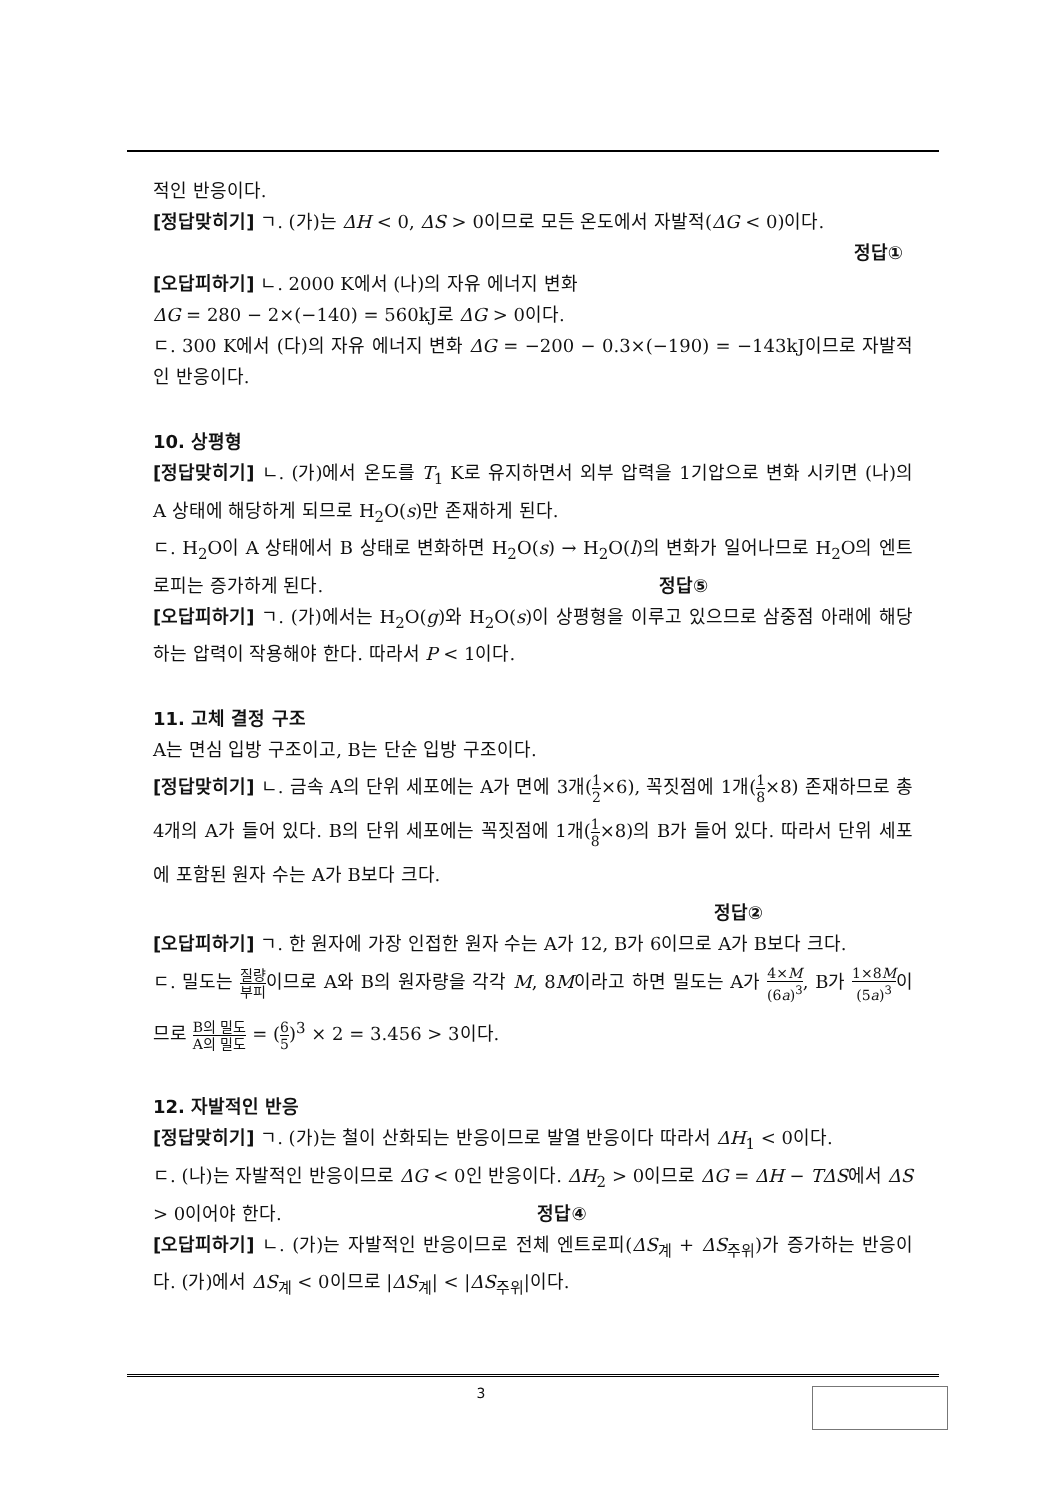적인 반응이다.
[정답맞히기] ㄱ. (가)는 ΔH < 0, ΔS > 0이므로 모든 온도에서 자발적(ΔG < 0)이다.
정답①
[오답피하기] ㄴ. 2000 K에서 (나)의 자유 에너지 변화
ΔG = 280 − 2×(−140) = 560kJ로 ΔG > 0이다.
ㄷ. 300 K에서 (다)의 자유 에너지 변화 ΔG = −200 − 0.3×(−190) = −143kJ이므로 자발적인 반응이다.
10. 상평형
[정답맞히기] ㄴ. (가)에서 온도를 T<sub>1</sub> K로 유지하면서 외부 압력을 1기압으로 변화 시키면 (나)의 A 상태에 해당하게 되므로 H<sub>2</sub>O(s)만 존재하게 된다.
ㄷ. H<sub>2</sub>O이 A 상태에서 B 상태로 변화하면 H<sub>2</sub>O(s) → H<sub>2</sub>O(l)의 변화가 일어나므로 H<sub>2</sub>O의 엔트로피는 증가하게 된다. 정답⑤
[오답피하기] ㄱ. (가)에서는 H<sub>2</sub>O(g)와 H<sub>2</sub>O(s)이 상평형을 이루고 있으므로 삼중점 아래에 해당하는 압력이 작용해야 한다. 따라서 P < 1이다.
11. 고체 결정 구조
A는 면심 입방 구조이고, B는 단순 입방 구조이다.
[정답맞히기] ㄴ. 금속 A의 단위 세포에는 A가 면에 3개(1 2×6), 꼭짓점에 1개(1 8×8) 존재하므로 총 4개의 A가 들어 있다. B의 단위 세포에는 꼭짓점에 1개(1 8×8)의 B가 들어 있다. 따라서 단위 세포에 포함된 원자 수는 A가 B보다 크다.
정답②
[오답피하기] ㄱ. 한 원자에 가장 인접한 원자 수는 A가 12, B가 6이므로 A가 B보다 크다.
ㄷ. 밀도는 질량 부피이므로 A와 B의 원자량을 각각 M, 8M이라고 하면 밀도는 A가 4×M (6a)<sup>3</sup>, B가 1×8M (5a)<sup>3</sup>이므로 B의 밀도 A의 밀도 = (6 5)<sup>3</sup> × 2 = 3.456 > 3이다.
12. 자발적인 반응
[정답맞히기] ㄱ. (가)는 철이 산화되는 반응이므로 발열 반응이다 따라서 ΔH<sub>1</sub> < 0이다.
ㄷ. (나)는 자발적인 반응이므로 ΔG < 0인 반응이다. ΔH<sub>2</sub> > 0이므로 ΔG = ΔH − TΔS에서 ΔS > 0이어야 한다. 정답④
[오답피하기] ㄴ. (가)는 자발적인 반응이므로 전체 엔트로피(ΔS<sub>계</sub> + ΔS<sub>주위</sub>)가 증가하는 반응이다. (가)에서 ΔS<sub>계</sub> < 0이므로 |ΔS<sub>계</sub>| < |ΔS<sub>주위</sub>|이다.
3